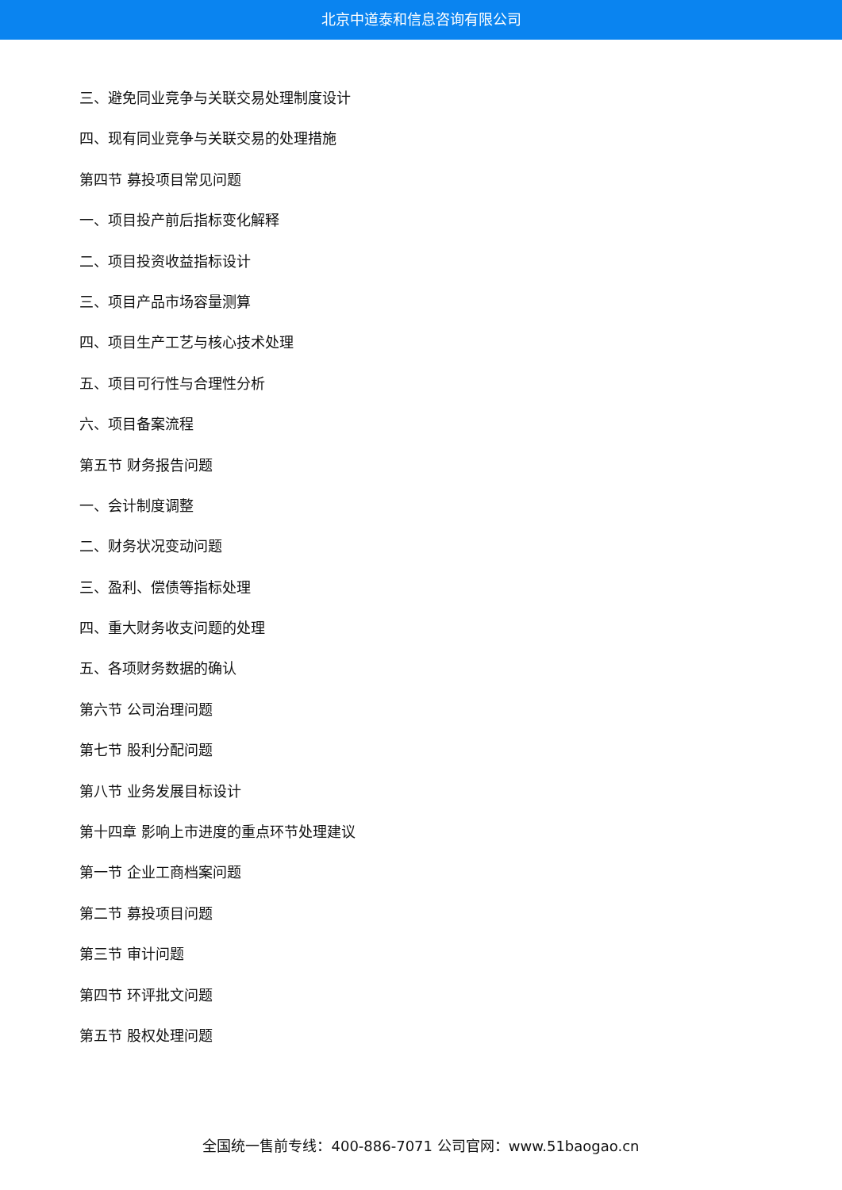北京中道泰和信息咨询有限公司
三、避免同业竞争与关联交易处理制度设计
四、现有同业竞争与关联交易的处理措施
第四节 募投项目常见问题
一、项目投产前后指标变化解释
二、项目投资收益指标设计
三、项目产品市场容量测算
四、项目生产工艺与核心技术处理
五、项目可行性与合理性分析
六、项目备案流程
第五节 财务报告问题
一、会计制度调整
二、财务状况变动问题
三、盈利、偿债等指标处理
四、重大财务收支问题的处理
五、各项财务数据的确认
第六节 公司治理问题
第七节 股利分配问题
第八节 业务发展目标设计
第十四章 影响上市进度的重点环节处理建议
第一节 企业工商档案问题
第二节 募投项目问题
第三节 审计问题
第四节 环评批文问题
第五节 股权处理问题
全国统一售前专线：400-886-7071 公司官网：www.51baogao.cn